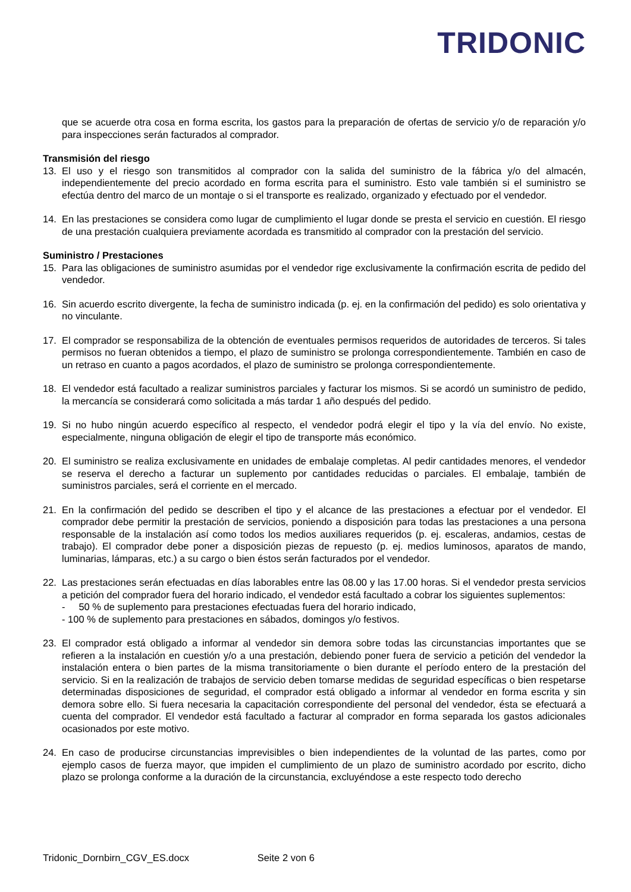TRIDONIC
que se acuerde otra cosa en forma escrita, los gastos para la preparación de ofertas de servicio y/o de reparación y/o para inspecciones serán facturados al comprador.
Transmisión del riesgo
13. El uso y el riesgo son transmitidos al comprador con la salida del suministro de la fábrica y/o del almacén, independientemente del precio acordado en forma escrita para el suministro. Esto vale también si el suministro se efectúa dentro del marco de un montaje o si el transporte es realizado, organizado y efectuado por el vendedor.
14. En las prestaciones se considera como lugar de cumplimiento el lugar donde se presta el servicio en cuestión. El riesgo de una prestación cualquiera previamente acordada es transmitido al comprador con la prestación del servicio.
Suministro / Prestaciones
15. Para las obligaciones de suministro asumidas por el vendedor rige exclusivamente la confirmación escrita de pedido del vendedor.
16. Sin acuerdo escrito divergente, la fecha de suministro indicada (p. ej. en la confirmación del pedido) es solo orientativa y no vinculante.
17. El comprador se responsabiliza de la obtención de eventuales permisos requeridos de autoridades de terceros. Si tales permisos no fueran obtenidos a tiempo, el plazo de suministro se prolonga correspondientemente. También en caso de un retraso en cuanto a pagos acordados, el plazo de suministro se prolonga correspondientemente.
18. El vendedor está facultado a realizar suministros parciales y facturar los mismos. Si se acordó un suministro de pedido, la mercancía se considerará como solicitada a más tardar 1 año después del pedido.
19. Si no hubo ningún acuerdo específico al respecto, el vendedor podrá elegir el tipo y la vía del envío. No existe, especialmente, ninguna obligación de elegir el tipo de transporte más económico.
20. El suministro se realiza exclusivamente en unidades de embalaje completas. Al pedir cantidades menores, el vendedor se reserva el derecho a facturar un suplemento por cantidades reducidas o parciales. El embalaje, también de suministros parciales, será el corriente en el mercado.
21. En la confirmación del pedido se describen el tipo y el alcance de las prestaciones a efectuar por el vendedor. El comprador debe permitir la prestación de servicios, poniendo a disposición para todas las prestaciones a una persona responsable de la instalación así como todos los medios auxiliares requeridos (p. ej. escaleras, andamios, cestas de trabajo). El comprador debe poner a disposición piezas de repuesto (p. ej. medios luminosos, aparatos de mando, luminarias, lámparas, etc.) a su cargo o bien éstos serán facturados por el vendedor.
22. Las prestaciones serán efectuadas en días laborables entre las 08.00 y las 17.00 horas. Si el vendedor presta servicios a petición del comprador fuera del horario indicado, el vendedor está facultado a cobrar los siguientes suplementos:
- 50 % de suplemento para prestaciones efectuadas fuera del horario indicado,
- 100 % de suplemento para prestaciones en sábados, domingos y/o festivos.
23. El comprador está obligado a informar al vendedor sin demora sobre todas las circunstancias importantes que se refieren a la instalación en cuestión y/o a una prestación, debiendo poner fuera de servicio a petición del vendedor la instalación entera o bien partes de la misma transitoriamente o bien durante el período entero de la prestación del servicio. Si en la realización de trabajos de servicio deben tomarse medidas de seguridad específicas o bien respetarse determinadas disposiciones de seguridad, el comprador está obligado a informar al vendedor en forma escrita y sin demora sobre ello. Si fuera necesaria la capacitación correspondiente del personal del vendedor, ésta se efectuará a cuenta del comprador. El vendedor está facultado a facturar al comprador en forma separada los gastos adicionales ocasionados por este motivo.
24. En caso de producirse circunstancias imprevisibles o bien independientes de la voluntad de las partes, como por ejemplo casos de fuerza mayor, que impiden el cumplimiento de un plazo de suministro acordado por escrito, dicho plazo se prolonga conforme a la duración de la circunstancia, excluyéndose a este respecto todo derecho
Tridonic_Dornbirn_CGV_ES.docx Seite 2 von 6